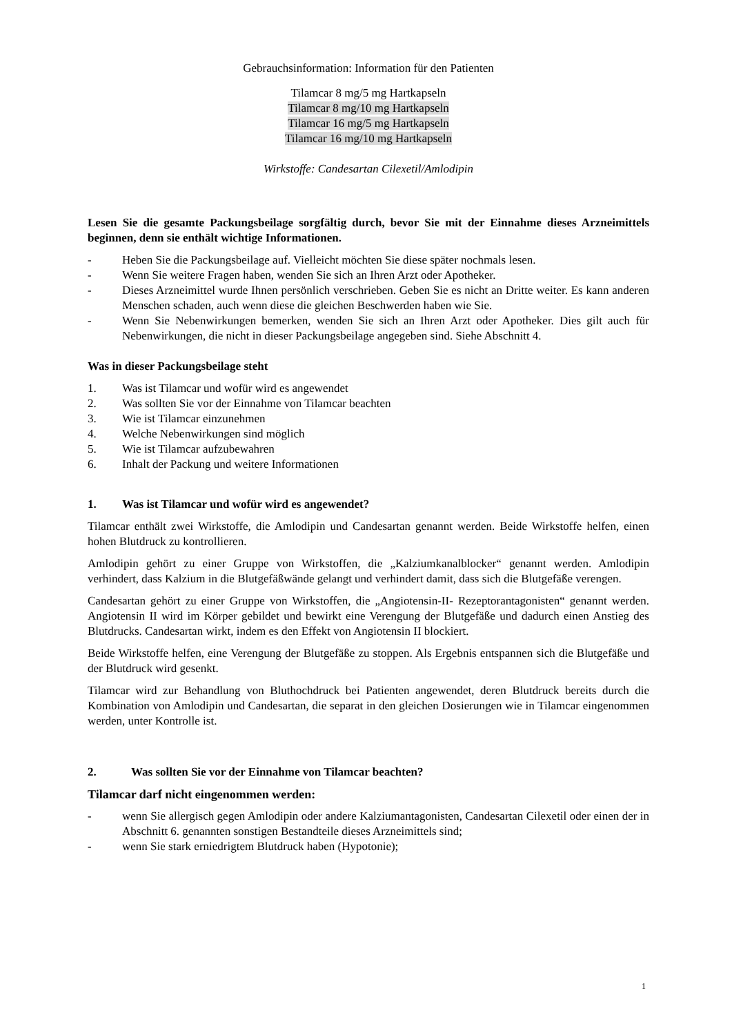Gebrauchsinformation: Information für den Patienten
Tilamcar 8 mg/5 mg Hartkapseln
Tilamcar 8 mg/10 mg Hartkapseln
Tilamcar 16 mg/5 mg Hartkapseln
Tilamcar 16 mg/10 mg Hartkapseln
Wirkstoffe: Candesartan Cilexetil/Amlodipin
Lesen Sie die gesamte Packungsbeilage sorgfältig durch, bevor Sie mit der Einnahme dieses Arzneimittels beginnen, denn sie enthält wichtige Informationen.
- Heben Sie die Packungsbeilage auf. Vielleicht möchten Sie diese später nochmals lesen.
- Wenn Sie weitere Fragen haben, wenden Sie sich an Ihren Arzt oder Apotheker.
- Dieses Arzneimittel wurde Ihnen persönlich verschrieben. Geben Sie es nicht an Dritte weiter. Es kann anderen Menschen schaden, auch wenn diese die gleichen Beschwerden haben wie Sie.
- Wenn Sie Nebenwirkungen bemerken, wenden Sie sich an Ihren Arzt oder Apotheker. Dies gilt auch für Nebenwirkungen, die nicht in dieser Packungsbeilage angegeben sind. Siehe Abschnitt 4.
Was in dieser Packungsbeilage steht
1. Was ist Tilamcar und wofür wird es angewendet
2. Was sollten Sie vor der Einnahme von Tilamcar beachten
3. Wie ist Tilamcar einzunehmen
4. Welche Nebenwirkungen sind möglich
5. Wie ist Tilamcar aufzubewahren
6. Inhalt der Packung und weitere Informationen
1. Was ist Tilamcar und wofür wird es angewendet?
Tilamcar enthält zwei Wirkstoffe, die Amlodipin und Candesartan genannt werden. Beide Wirkstoffe helfen, einen hohen Blutdruck zu kontrollieren.
Amlodipin gehört zu einer Gruppe von Wirkstoffen, die „Kalziumkanalblocker“ genannt werden. Amlodipin verhindert, dass Kalzium in die Blutgefäßwände gelangt und verhindert damit, dass sich die Blutgefäße verengen.
Candesartan gehört zu einer Gruppe von Wirkstoffen, die „Angiotensin-II- Rezeptorantagonisten“ genannt werden. Angiotensin II wird im Körper gebildet und bewirkt eine Verengung der Blutgefäße und dadurch einen Anstieg des Blutdrucks. Candesartan wirkt, indem es den Effekt von Angiotensin II blockiert.
Beide Wirkstoffe helfen, eine Verengung der Blutgefäße zu stoppen. Als Ergebnis entspannen sich die Blutgefäße und der Blutdruck wird gesenkt.
Tilamcar wird zur Behandlung von Bluthochdruck bei Patienten angewendet, deren Blutdruck bereits durch die Kombination von Amlodipin und Candesartan, die separat in den gleichen Dosierungen wie in Tilamcar eingenommen werden, unter Kontrolle ist.
2. Was sollten Sie vor der Einnahme von Tilamcar beachten?
Tilamcar darf nicht eingenommen werden:
- wenn Sie allergisch gegen Amlodipin oder andere Kalziumantagonisten, Candesartan Cilexetil oder einen der in Abschnitt 6. genannten sonstigen Bestandteile dieses Arzneimittels sind;
- wenn Sie stark erniedrigtem Blutdruck haben (Hypotonie);
1